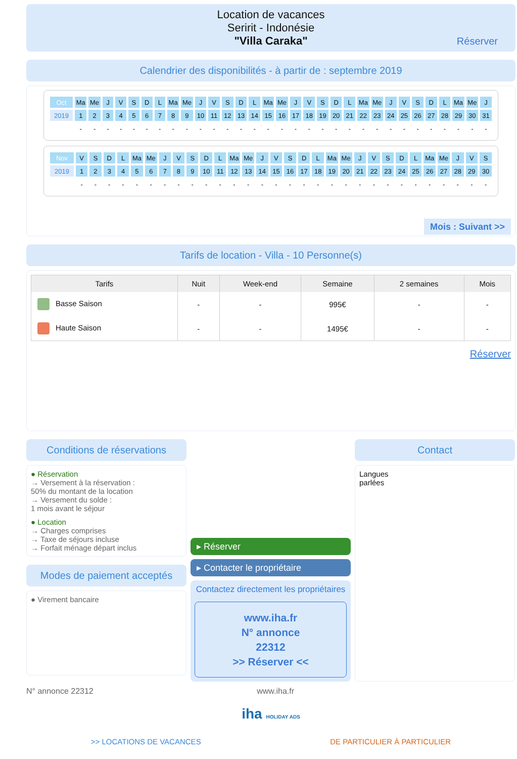Location de vacances
Seririt - Indonésie
"Villa Caraka"
Réserver
Calendrier des disponibilités - à partir de : septembre 2019
| Oct | Ma | Me | J | V | S | D | L | Ma | Me | J | V | S | D | L | Ma | Me | J | V | S | D | L | Ma | Me | J | V | S | D | L | Ma | Me | J |
| 2019 | 1 | 2 | 3 | 4 | 5 | 6 | 7 | 8 | 9 | 10 | 11 | 12 | 13 | 14 | 15 | 16 | 17 | 18 | 19 | 20 | 21 | 22 | 23 | 24 | 25 | 26 | 27 | 28 | 29 | 30 | 31 |
| | - | - | - | - | - | - | - | - | - | - | - | - | - | - | - | - | - | - | - | - | - | - | - | - | - | - | - | - | - | - | - |
| Nov | V | S | D | L | Ma | Me | J | V | S | D | L | Ma | Me | J | V | S | D | L | Ma | Me | J | V | S | D | L | Ma | Me | J | V | S |
| 2019 | 1 | 2 | 3 | 4 | 5 | 6 | 7 | 8 | 9 | 10 | 11 | 12 | 13 | 14 | 15 | 16 | 17 | 18 | 19 | 20 | 21 | 22 | 23 | 24 | 25 | 26 | 27 | 28 | 29 | 30 |
| | - | - | - | - | - | - | - | - | - | - | - | - | - | - | - | - | - | - | - | - | - | - | - | - | - | - | - | - | - | - |
Mois : Suivant >>
Tarifs de location - Villa - 10 Personne(s)
| Tarifs | Nuit | Week-end | Semaine | 2 semaines | Mois |
| --- | --- | --- | --- | --- | --- |
| Basse Saison | - | - | 995€ | - | - |
| Haute Saison | - | - | 1495€ | - | - |
Réserver
Conditions de réservations
● Réservation
→ Versement à la réservation :
50% du montant de la location
→ Versement du solde :
1 mois avant le séjour
● Location
→ Charges comprises
→ Taxe de séjours incluse
→ Forfait ménage départ inclus
Modes de paiement acceptés
● Virement bancaire
▸ Réserver
▸ Contacter le propriétaire
Contactez directement les propriétaires
www.iha.fr
N° annonce
22312
>> Réserver <<
Contact
Langues
parlées
N° annonce 22312 www.iha.fr
iha HOLIDAY ADS
>> LOCATIONS DE VACANCES DE PARTICULIER À PARTICULIER